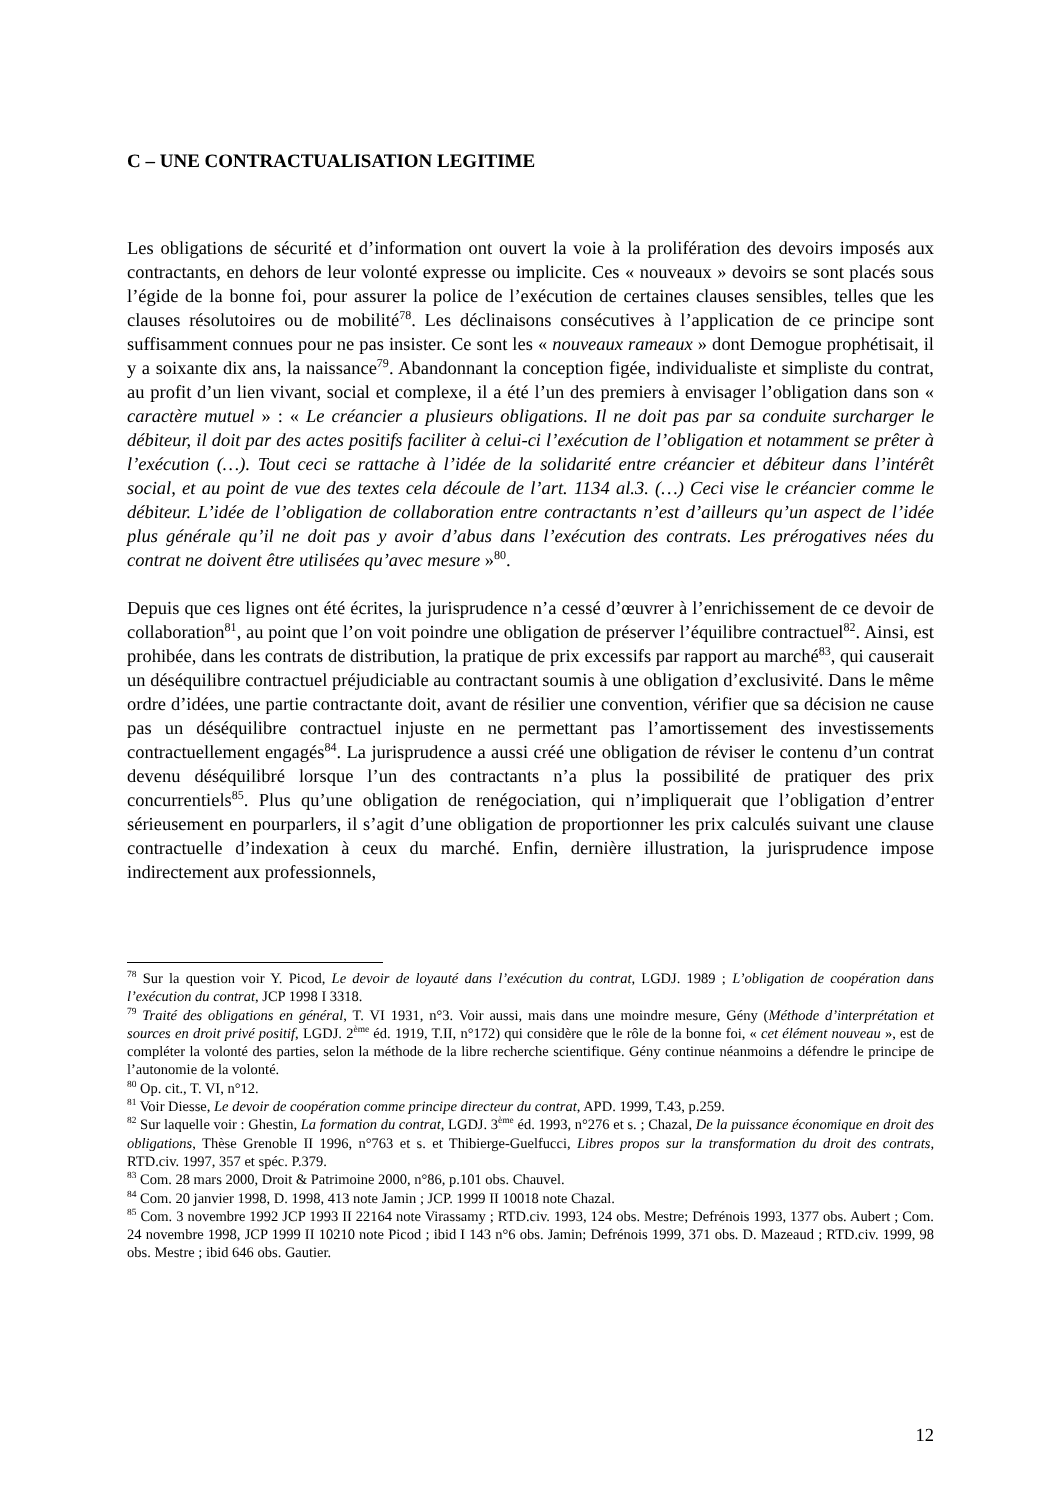C – UNE CONTRACTUALISATION LEGITIME
Les obligations de sécurité et d’information ont ouvert la voie à la prolifération des devoirs imposés aux contractants, en dehors de leur volonté expresse ou implicite. Ces « nouveaux » devoirs se sont placés sous l’égide de la bonne foi, pour assurer la police de l’exécution de certaines clauses sensibles, telles que les clauses résolutoires ou de mobilité<sup>78</sup>. Les déclinaisons consécutives à l’application de ce principe sont suffisamment connues pour ne pas insister. Ce sont les « nouveaux rameaux » dont Demogue prophétisait, il y a soixante dix ans, la naissance<sup>79</sup>. Abandonnant la conception figée, individualiste et simpliste du contrat, au profit d’un lien vivant, social et complexe, il a été l’un des premiers à envisager l’obligation dans son « caractère mutuel » : « Le créancier a plusieurs obligations. Il ne doit pas par sa conduite surcharger le débiteur, il doit par des actes positifs faciliter à celui-ci l’exécution de l’obligation et notamment se prêter à l’exécution (…). Tout ceci se rattache à l’idée de la solidarité entre créancier et débiteur dans l’intérêt social, et au point de vue des textes cela découle de l’art. 1134 al.3. (…) Ceci vise le créancier comme le débiteur. L’idée de l’obligation de collaboration entre contractants n’est d’ailleurs qu’un aspect de l’idée plus générale qu’il ne doit pas y avoir d’abus dans l’exécution des contrats. Les prérogatives nées du contrat ne doivent être utilisées qu’avec mesure »<sup>80</sup>.
Depuis que ces lignes ont été écrites, la jurisprudence n’a cessé d’œuvrer à l’enrichissement de ce devoir de collaboration<sup>81</sup>, au point que l’on voit poindre une obligation de préserver l’équilibre contractuel<sup>82</sup>. Ainsi, est prohibée, dans les contrats de distribution, la pratique de prix excessifs par rapport au marché<sup>83</sup>, qui causerait un déséquilibre contractuel préjudiciable au contractant soumis à une obligation d’exclusivité. Dans le même ordre d’idées, une partie contractante doit, avant de résilier une convention, vérifier que sa décision ne cause pas un déséquilibre contractuel injuste en ne permettant pas l’amortissement des investissements contractuellement engagés<sup>84</sup>. La jurisprudence a aussi créé une obligation de réviser le contenu d’un contrat devenu déséquilibré lorsque l’un des contractants n’a plus la possibilité de pratiquer des prix concurrentiels<sup>85</sup>. Plus qu’une obligation de renégociation, qui n’impliquerait que l’obligation d’entrer sérieusement en pourparlers, il s’agit d’une obligation de proportionner les prix calculés suivant une clause contractuelle d’indexation à ceux du marché. Enfin, dernière illustration, la jurisprudence impose indirectement aux professionnels,
<sup>78</sup> Sur la question voir Y. Picod, Le devoir de loyauté dans l’exécution du contrat, LGDJ. 1989 ; L’obligation de coopération dans l’exécution du contrat, JCP 1998 I 3318.
<sup>79</sup> Traité des obligations en général, T. VI 1931, n°3. Voir aussi, mais dans une moindre mesure, Gény (Méthode d’interprétation et sources en droit privé positif, LGDJ. 2<sup>ème</sup> éd. 1919, T.II, n°172) qui considère que le rôle de la bonne foi, « cet élément nouveau », est de compléter la volonté des parties, selon la méthode de la libre recherche scientifique. Gény continue néanmoins a défendre le principe de l’autonomie de la volonté.
<sup>80</sup> Op. cit., T. VI, n°12.
<sup>81</sup> Voir Diesse, Le devoir de coopération comme principe directeur du contrat, APD. 1999, T.43, p.259.
<sup>82</sup> Sur laquelle voir : Ghestin, La formation du contrat, LGDJ. 3<sup>ème</sup> éd. 1993, n°276 et s. ; Chazal, De la puissance économique en droit des obligations, Thèse Grenoble II 1996, n°763 et s. et Thibierge-Guelfucci, Libres propos sur la transformation du droit des contrats, RTD.civ. 1997, 357 et spéc. P.379.
<sup>83</sup> Com. 28 mars 2000, Droit & Patrimoine 2000, n°86, p.101 obs. Chauvel.
<sup>84</sup> Com. 20 janvier 1998, D. 1998, 413 note Jamin ; JCP. 1999 II 10018 note Chazal.
<sup>85</sup> Com. 3 novembre 1992 JCP 1993 II 22164 note Virassamy ; RTD.civ. 1993, 124 obs. Mestre; Defrénois 1993, 1377 obs. Aubert ; Com. 24 novembre 1998, JCP 1999 II 10210 note Picod ; ibid I 143 n°6 obs. Jamin; Defrénois 1999, 371 obs. D. Mazeaud ; RTD.civ. 1999, 98 obs. Mestre ; ibid 646 obs. Gautier.
12